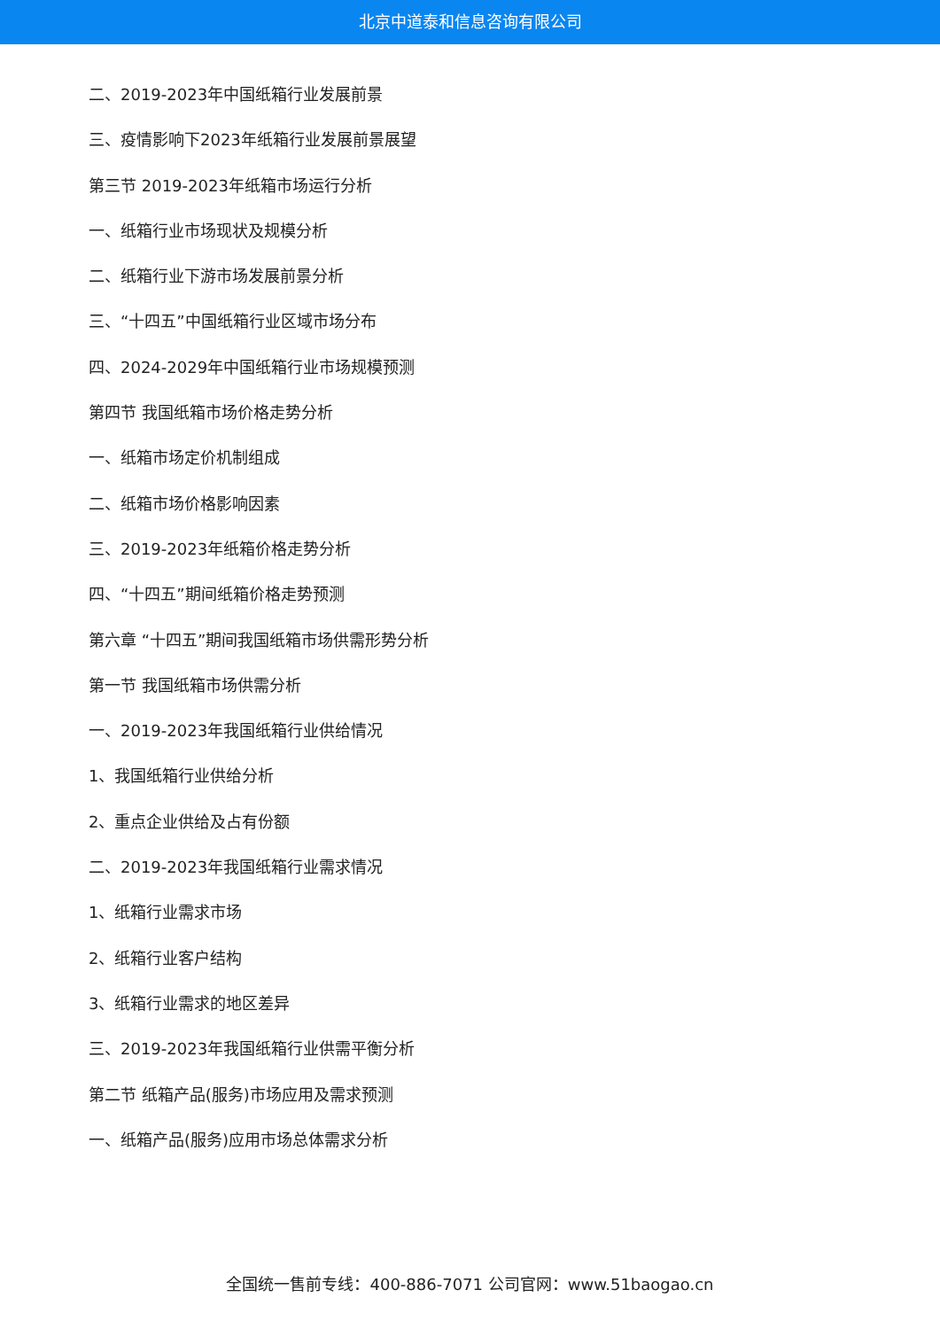北京中道泰和信息咨询有限公司
二、2019-2023年中国纸箱行业发展前景
三、疫情影响下2023年纸箱行业发展前景展望
第三节 2019-2023年纸箱市场运行分析
一、纸箱行业市场现状及规模分析
二、纸箱行业下游市场发展前景分析
三、“十四五”中国纸箱行业区域市场分布
四、2024-2029年中国纸箱行业市场规模预测
第四节 我国纸箱市场价格走势分析
一、纸箱市场定价机制组成
二、纸箱市场价格影响因素
三、2019-2023年纸箱价格走势分析
四、“十四五”期间纸箱价格走势预测
第六章 “十四五”期间我国纸箱市场供需形势分析
第一节 我国纸箱市场供需分析
一、2019-2023年我国纸箱行业供给情况
1、我国纸箱行业供给分析
2、重点企业供给及占有份额
二、2019-2023年我国纸箱行业需求情况
1、纸箱行业需求市场
2、纸箱行业客户结构
3、纸箱行业需求的地区差异
三、2019-2023年我国纸箱行业供需平衡分析
第二节 纸箱产品(服务)市场应用及需求预测
一、纸箱产品(服务)应用市场总体需求分析
全国统一售前专线：400-886-7071 公司官网：www.51baogao.cn